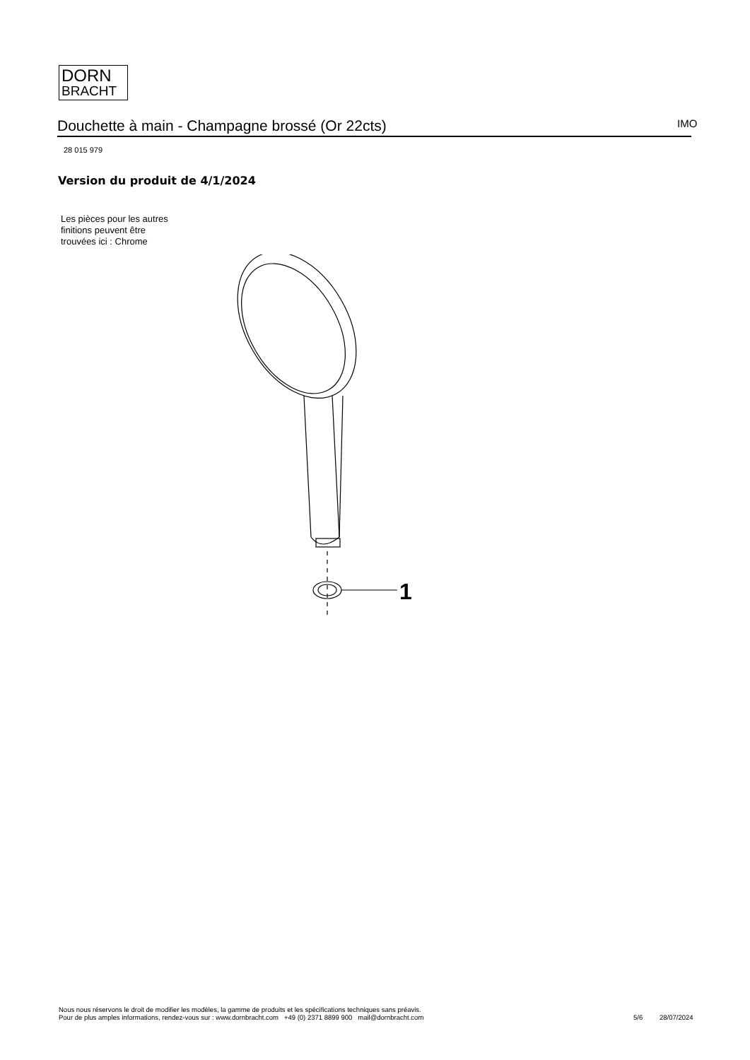DORN
BRACHT
Douchette à main - Champagne brossé (Or 22cts) IMO
28 015 979
Version du produit de 4/1/2024
Les pièces pour les autres finitions peuvent être trouvées ici : Chrome
1
Nous nous réservons le droit de modifier les modèles, la gamme de produits et les spécifications techniques sans préavis.
Pour de plus amples informations, rendez-vous sur : www.dornbracht.com +49 (0) 2371 8899 900 mail@dornbracht.com
5/6 28/07/2024